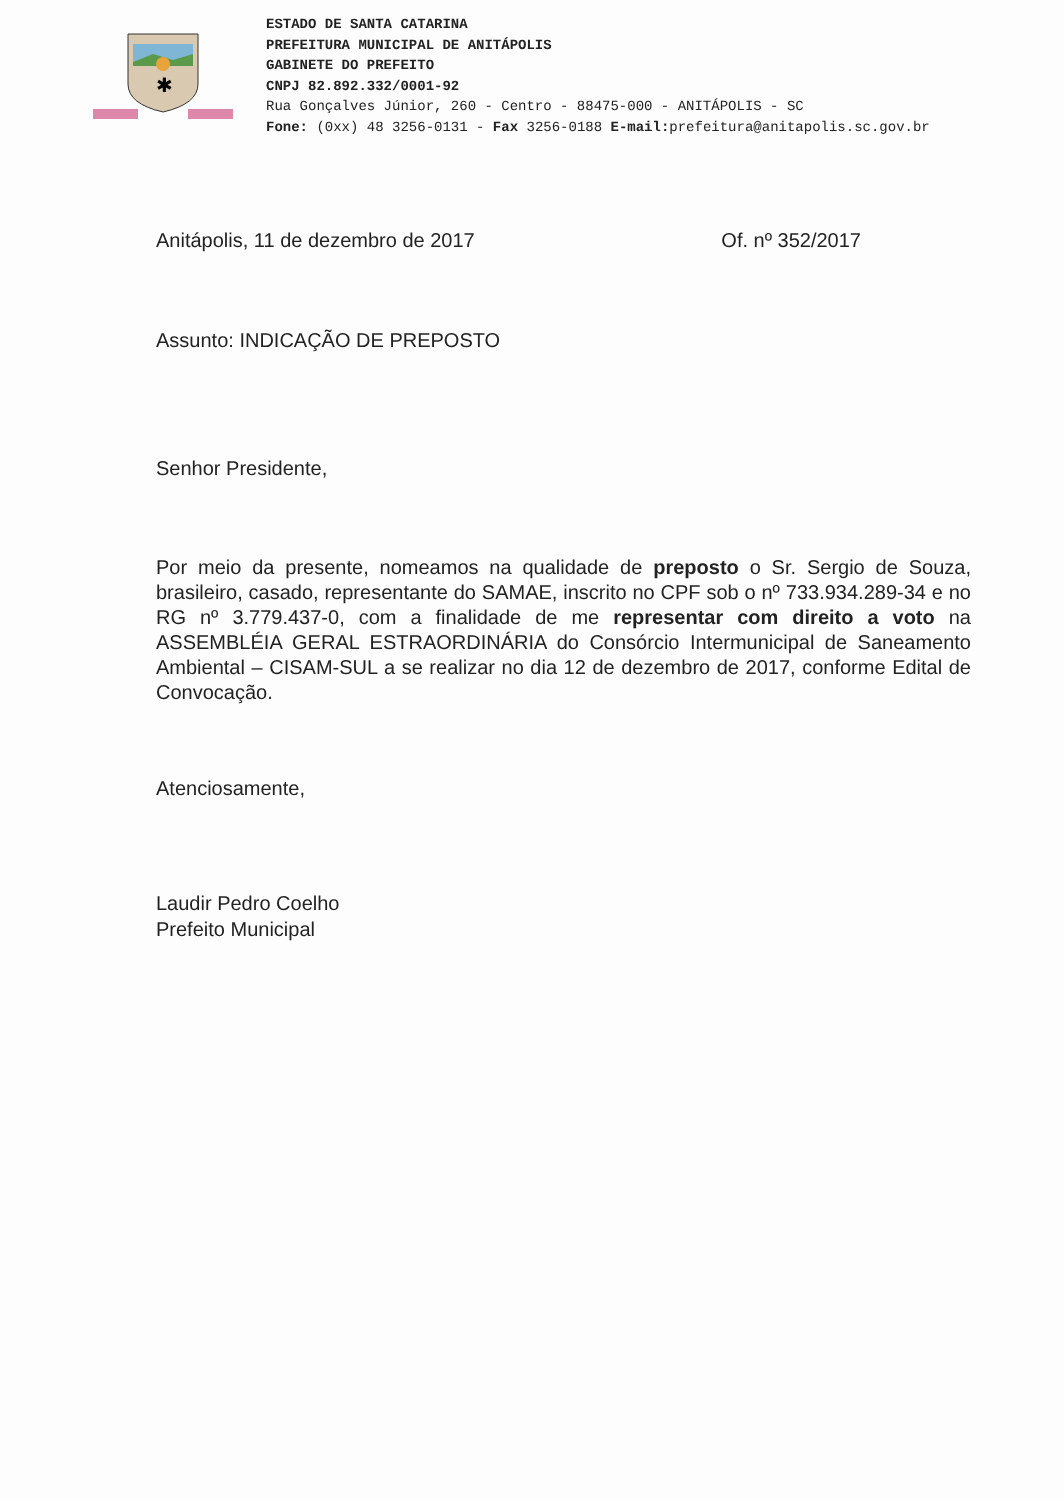✱
ESTADO DE SANTA CATARINA
PREFEITURA MUNICIPAL DE ANITÁPOLIS
GABINETE DO PREFEITO
CNPJ 82.892.332/0001-92
Rua Gonçalves Júnior, 260 - Centro - 88475-000 - ANITÁPOLIS - SC
Fone: (0xx) 48 3256-0131 - Fax 3256-0188 E-mail: prefeitura@anitapolis.sc.gov.br
Anitápolis, 11 de dezembro de 2017 Of. nº 352/2017
Assunto: INDICAÇÃO DE PREPOSTO
Senhor Presidente,
Por meio da presente, nomeamos na qualidade de preposto o Sr. Sergio de Souza, brasileiro, casado, representante do SAMAE, inscrito no CPF sob o nº 733.934.289-34 e no RG nº 3.779.437-0, com a finalidade de me representar com direito a voto na ASSEMBLÉIA GERAL ESTRAORDINÁRIA do Consórcio Intermunicipal de Saneamento Ambiental – CISAM-SUL a se realizar no dia 12 de dezembro de 2017, conforme Edital de Convocação.
Atenciosamente,
Laudir Pedro Coelho
Prefeito Municipal